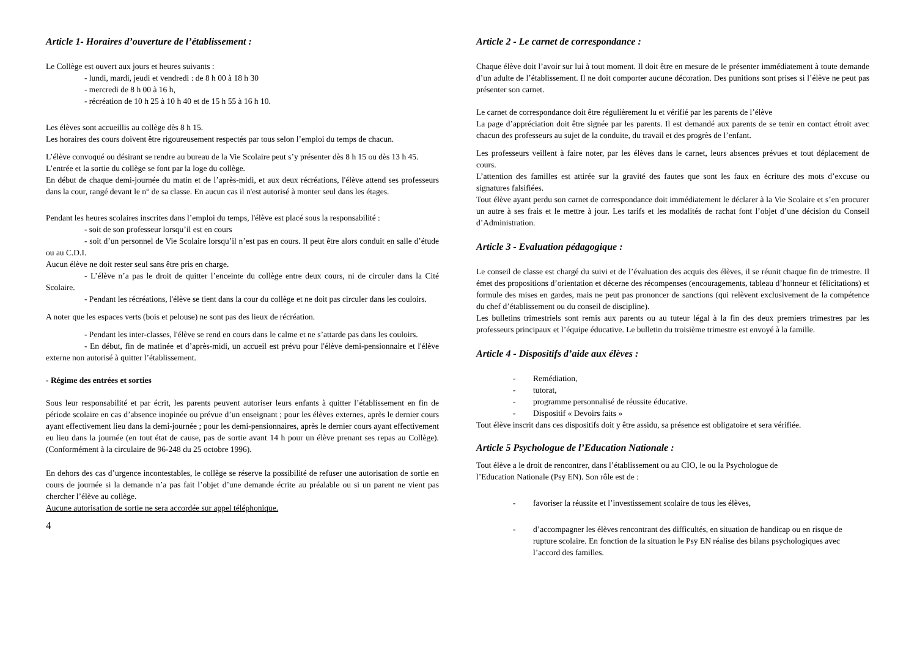Article 1- Horaires d’ouverture de l’établissement :
Le Collège est ouvert aux jours et heures suivants :
- lundi, mardi, jeudi et vendredi : de 8 h 00 à 18 h 30
- mercredi de 8 h 00 à 16 h,
- récréation de 10 h 25 à 10 h 40 et de 15 h 55 à 16 h 10.
Les élèves sont accueillis au collège dès 8 h 15.
Les horaires des cours doivent être rigoureusement respectés par tous selon l’emploi du temps de chacun.
L’élève convoqué ou désirant se rendre au bureau de la Vie Scolaire peut s’y présenter dès 8 h 15 ou dès 13 h 45.
L’entrée et la sortie du collège se font par la loge du collège.
En début de chaque demi-journée du matin et de l’après-midi, et aux deux récréations, l'élève attend ses professeurs dans la cour, rangé devant le n° de sa classe. En aucun cas il n'est autorisé à monter seul dans les étages.
Pendant les heures scolaires inscrites dans l’emploi du temps, l'élève est placé sous la responsabilité :
- soit de son professeur lorsqu’il est en cours
- soit d’un personnel de Vie Scolaire lorsqu’il n’est pas en cours. Il peut être alors conduit en salle d’étude ou au C.D.I.
Aucun élève ne doit rester seul sans être pris en charge.
- L’élève n’a pas le droit de quitter l’enceinte du collège entre deux cours, ni de circuler dans la Cité Scolaire.
- Pendant les récréations, l'élève se tient dans la cour du collège et ne doit pas circuler dans les couloirs.
A noter que les espaces verts (bois et pelouse) ne sont pas des lieux de récréation.
- Pendant les inter-classes, l'élève se rend en cours dans le calme et ne s’attarde pas dans les couloirs.
- En début, fin de matinée et d’après-midi, un accueil est prévu pour l'élève demi-pensionnaire et l'élève externe non autorisé à quitter l’établissement.
- Régime des entrées et sorties
Sous leur responsabilité et par écrit, les parents peuvent autoriser leurs enfants à quitter l’établissement en fin de période scolaire en cas d’absence inopinée ou prévue d’un enseignant ; pour les élèves externes, après le dernier cours ayant effectivement lieu dans la demi-journée ; pour les demi-pensionnaires, après le dernier cours ayant effectivement eu lieu dans la journée (en tout état de cause, pas de sortie avant 14 h pour un élève prenant ses repas au Collège). (Conformément à la circulaire de 96-248 du 25 octobre 1996).
En dehors des cas d’urgence incontestables, le collège se réserve la possibilité de refuser une autorisation de sortie en cours de journée si la demande n’a pas fait l’objet d’une demande écrite au préalable ou si un parent ne vient pas chercher l’élève au collège.
Aucune autorisation de sortie ne sera accordée sur appel téléphonique.
4
Article 2 - Le carnet de correspondance :
Chaque élève doit l’avoir sur lui à tout moment. Il doit être en mesure de le présenter immédiatement à toute demande d’un adulte de l’établissement. Il ne doit comporter aucune décoration. Des punitions sont prises si l’élève ne peut pas présenter son carnet.
Le carnet de correspondance doit être régulièrement lu et vérifié par les parents de l’élève
La page d’appréciation doit être signée par les parents. Il est demandé aux parents de se tenir en contact étroit avec chacun des professeurs au sujet de la conduite, du travail et des progrès de l’enfant.
Les professeurs veillent à faire noter, par les élèves dans le carnet, leurs absences prévues et tout déplacement de cours.
L’attention des familles est attirée sur la gravité des fautes que sont les faux en écriture des mots d’excuse ou signatures falsifiées.
Tout élève ayant perdu son carnet de correspondance doit immédiatement le déclarer à la Vie Scolaire et s’en procurer un autre à ses frais et le mettre à jour. Les tarifs et les modalités de rachat font l’objet d’une décision du Conseil d’Administration.
Article 3 - Evaluation pédagogique :
Le conseil de classe est chargé du suivi et de l’évaluation des acquis des élèves, il se réunit chaque fin de trimestre. Il émet des propositions d’orientation et décerne des récompenses (encouragements, tableau d’honneur et félicitations) et formule des mises en gardes, mais ne peut pas prononcer de sanctions (qui relèvent exclusivement de la compétence du chef d’établissement ou du conseil de discipline).
Les bulletins trimestriels sont remis aux parents ou au tuteur légal à la fin des deux premiers trimestres par les professeurs principaux et l’équipe éducative. Le bulletin du troisième trimestre est envoyé à la famille.
Article 4 - Dispositifs d’aide aux élèves :
- Remédiation,
- tutorat,
- programme personnalisé de réussite éducative.
- Dispositif « Devoirs faits »
Tout élève inscrit dans ces dispositifs doit y être assidu, sa présence est obligatoire et sera vérifiée.
Article 5 Psychologue de l’Education Nationale :
Tout élève a le droit de rencontrer, dans l’établissement ou au CIO, le ou la Psychologue de
l’Education Nationale (Psy EN). Son rôle est de :
- favoriser la réussite et l’investissement scolaire de tous les élèves,
- d’accompagner les élèves rencontrant des difficultés, en situation de handicap ou en risque de rupture scolaire. En fonction de la situation le Psy EN réalise des bilans psychologiques avec l’accord des familles.